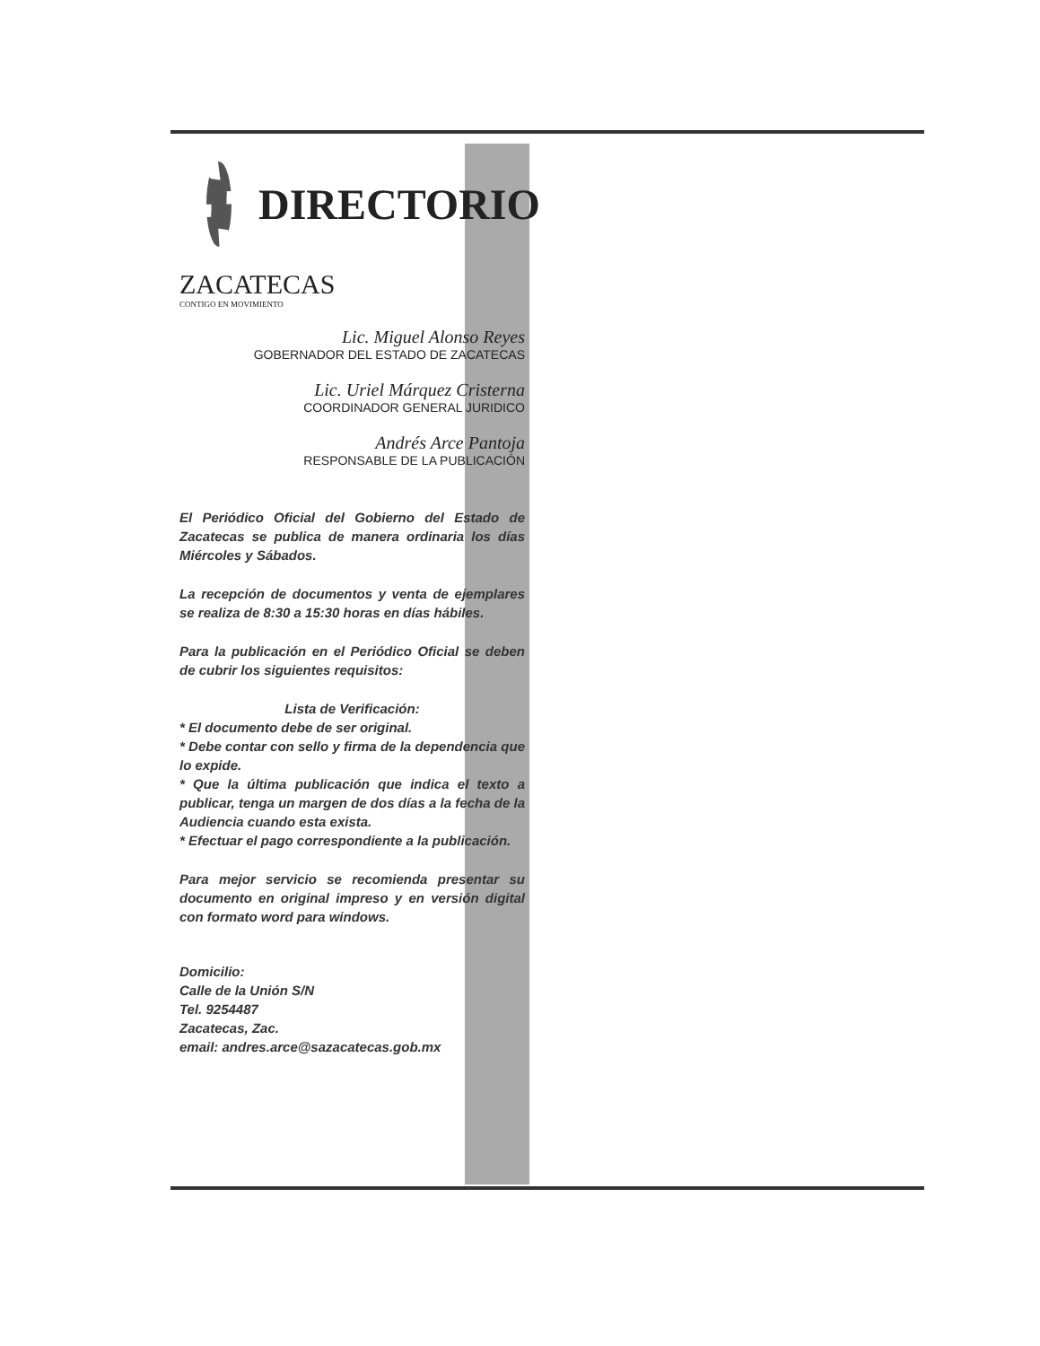DIRECTORIO
ZACATECAS
CONTIGO EN MOVIMIENTO
Lic. Miguel Alonso Reyes
GOBERNADOR DEL ESTADO DE ZACATECAS
Lic. Uriel Márquez Cristerna
COORDINADOR GENERAL JURIDICO
Andrés Arce Pantoja
RESPONSABLE DE LA PUBLICACIÓN
El Periódico Oficial del Gobierno del Estado de Zacatecas se publica de manera ordinaria los días Miércoles y Sábados.
La recepción de documentos y venta de ejemplares se realiza de 8:30 a 15:30 horas en días hábiles.
Para la publicación en el Periódico Oficial se deben de cubrir los siguientes requisitos:
Lista de Verificación:
* El documento debe de ser original.
* Debe contar con sello y firma de la dependencia que lo expide.
* Que la última publicación que indica el texto a publicar, tenga un margen de dos días a la fecha de la Audiencia cuando esta exista.
* Efectuar el pago correspondiente a la publicación.
Para mejor servicio se recomienda presentar su documento en original impreso y en versión digital con formato word para windows.
Domicilio:
Calle de la Unión S/N
Tel. 9254487
Zacatecas, Zac.
email: andres.arce@sazacatecas.gob.mx